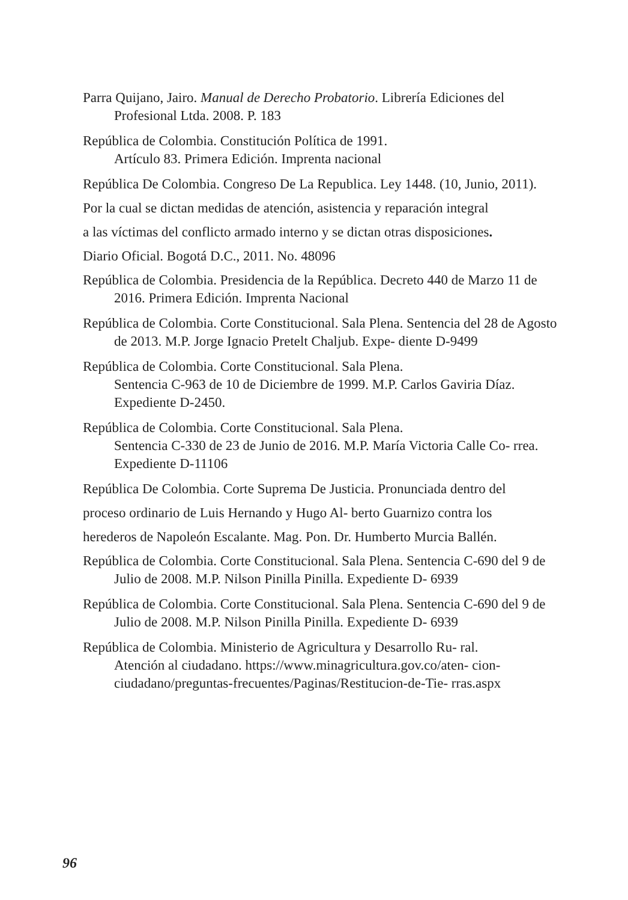Parra Quijano, Jairo. Manual de Derecho Probatorio. Librería Ediciones del Profesional Ltda. 2008. P. 183
República de Colombia. Constitución Política de 1991.
Artículo 83. Primera Edición. Imprenta nacional
República De Colombia. Congreso De La Republica. Ley 1448. (10, Junio, 2011).
Por la cual se dictan medidas de atención, asistencia y reparación integral
a las víctimas del conflicto armado interno y se dictan otras disposiciones.
Diario Oficial. Bogotá D.C., 2011. No. 48096
República de Colombia. Presidencia de la República. Decreto 440 de Marzo 11 de 2016. Primera Edición. Imprenta Nacional
República de Colombia. Corte Constitucional. Sala Plena. Sentencia del 28 de Agosto de 2013. M.P. Jorge Ignacio Pretelt Chaljub. Expe- diente D-9499
República de Colombia. Corte Constitucional. Sala Plena.
Sentencia C-963 de 10 de Diciembre de 1999. M.P. Carlos Gaviria Díaz. Expediente D-2450.
República de Colombia. Corte Constitucional. Sala Plena.
Sentencia C-330 de 23 de Junio de 2016. M.P. María Victoria Calle Co- rrea. Expediente D-11106
República De Colombia. Corte Suprema De Justicia. Pronunciada dentro del
proceso ordinario de Luis Hernando y Hugo Al- berto Guarnizo contra los
herederos de Napoleón Escalante. Mag. Pon. Dr. Humberto Murcia Ballén.
República de Colombia. Corte Constitucional. Sala Plena. Sentencia C-690 del 9 de Julio de 2008. M.P. Nilson Pinilla Pinilla. Expediente D- 6939
República de Colombia. Corte Constitucional. Sala Plena. Sentencia C-690 del 9 de Julio de 2008. M.P. Nilson Pinilla Pinilla. Expediente D- 6939
República de Colombia. Ministerio de Agricultura y Desarrollo Ru- ral.
Atención al ciudadano. https://www.minagricultura.gov.co/aten- cion-ciudadano/preguntas-frecuentes/Paginas/Restitucion-de-Tie- rras.aspx
96